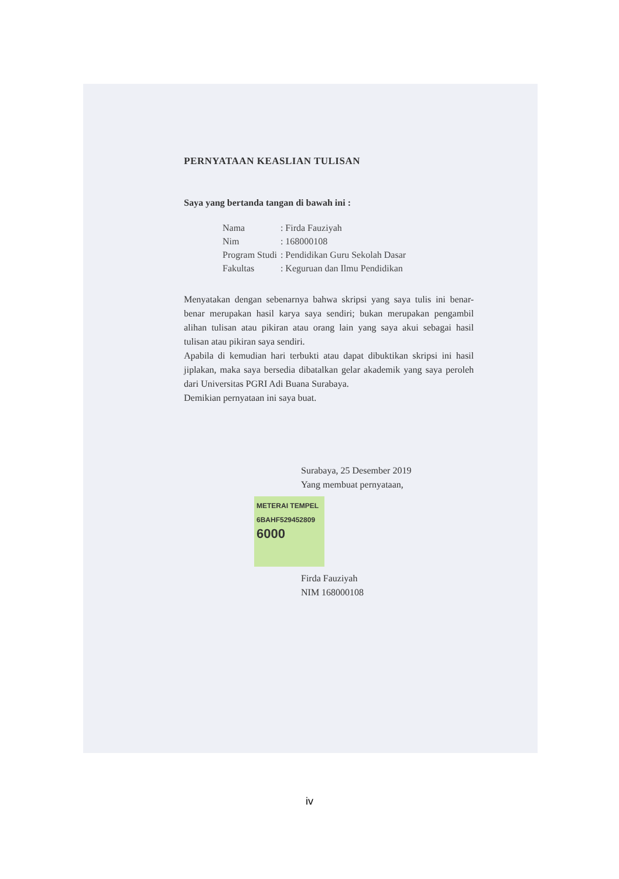PERNYATAAN KEASLIAN TULISAN
Saya yang bertanda tangan di bawah ini :
| Nama | : Firda Fauziyah |
| Nim | : 168000108 |
| Program Studi | : Pendidikan Guru Sekolah Dasar |
| Fakultas | : Keguruan dan Ilmu Pendidikan |
Menyatakan dengan sebenarnya bahwa skripsi yang saya tulis ini benar-benar merupakan hasil karya saya sendiri; bukan merupakan pengambil alihan tulisan atau pikiran atau orang lain yang saya akui sebagai hasil tulisan atau pikiran saya sendiri.
Apabila di kemudian hari terbukti atau dapat dibuktikan skripsi ini hasil jiplakan, maka saya bersedia dibatalkan gelar akademik yang saya peroleh dari Universitas PGRI Adi Buana Surabaya.
Demikian pernyataan ini saya buat.
Surabaya, 25 Desember 2019
Yang membuat pernyataan,
METERAI TEMPEL
6BAHF529452809
6000
Firda Fauziyah
NIM 168000108
iv